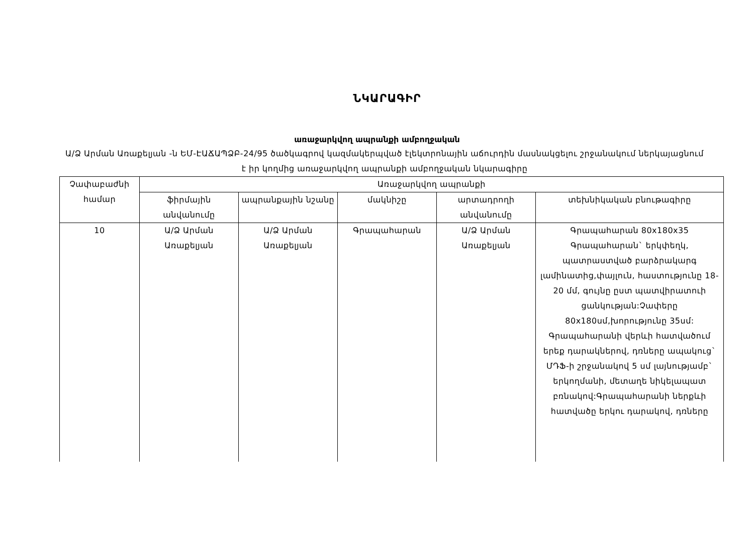ՆԿԱՐԱԳԻՐ
առաջարկվող ապրանքի ամբողջական
Ա/Ձ Արման Առաքելյան -ն ԵՄ-ԷԱՃԱՊՁԲ-24/95 ծածկագրով կազմակերպված էլեկտրոնային աճուրդին մասնակցելու շրջանակում ներկայացնում է իր կողմից առաջարկվող ապրանքի ամբողջական նկարագիրը
| Չափաբաժնի համար | Առաջարկվող ապրանքի | | | | |
| --- | --- | --- | --- | --- | --- |
| | ֆիրմային անվանումը | ապրանքային նշանը | մակնիշը | արտադրողի անվանումը | տեխնիկական բնութագիրը |
| 10 | Ա/Ձ Արման Առաքելյան | Ա/Ձ Արման Առաքելյան | Գրապահարան | Ա/Ձ Արման Առաքելյան | Գրապահարան 80x180x35 Գրապահարան` երկփեղկ, պատրաստված բարձրակարգ լամինատից,փայլուն, հաստությունը 18-20 մմ, գույնը ըստ պատվիրատուի ցանկության:Չափերը 80x180սմ,խորությունը 35սմ: Գրապահարանի վերևի հատվածում երեք դարակներով, դռները ապակուց` ՄԴՖ-ի շրջանակով 5 սմ լայնությամբ` երկողմանի, մետաղե նիկելապատ բռնակով:Գրապահարանի ներքևի հատվածը երկու դարակով, դռները |